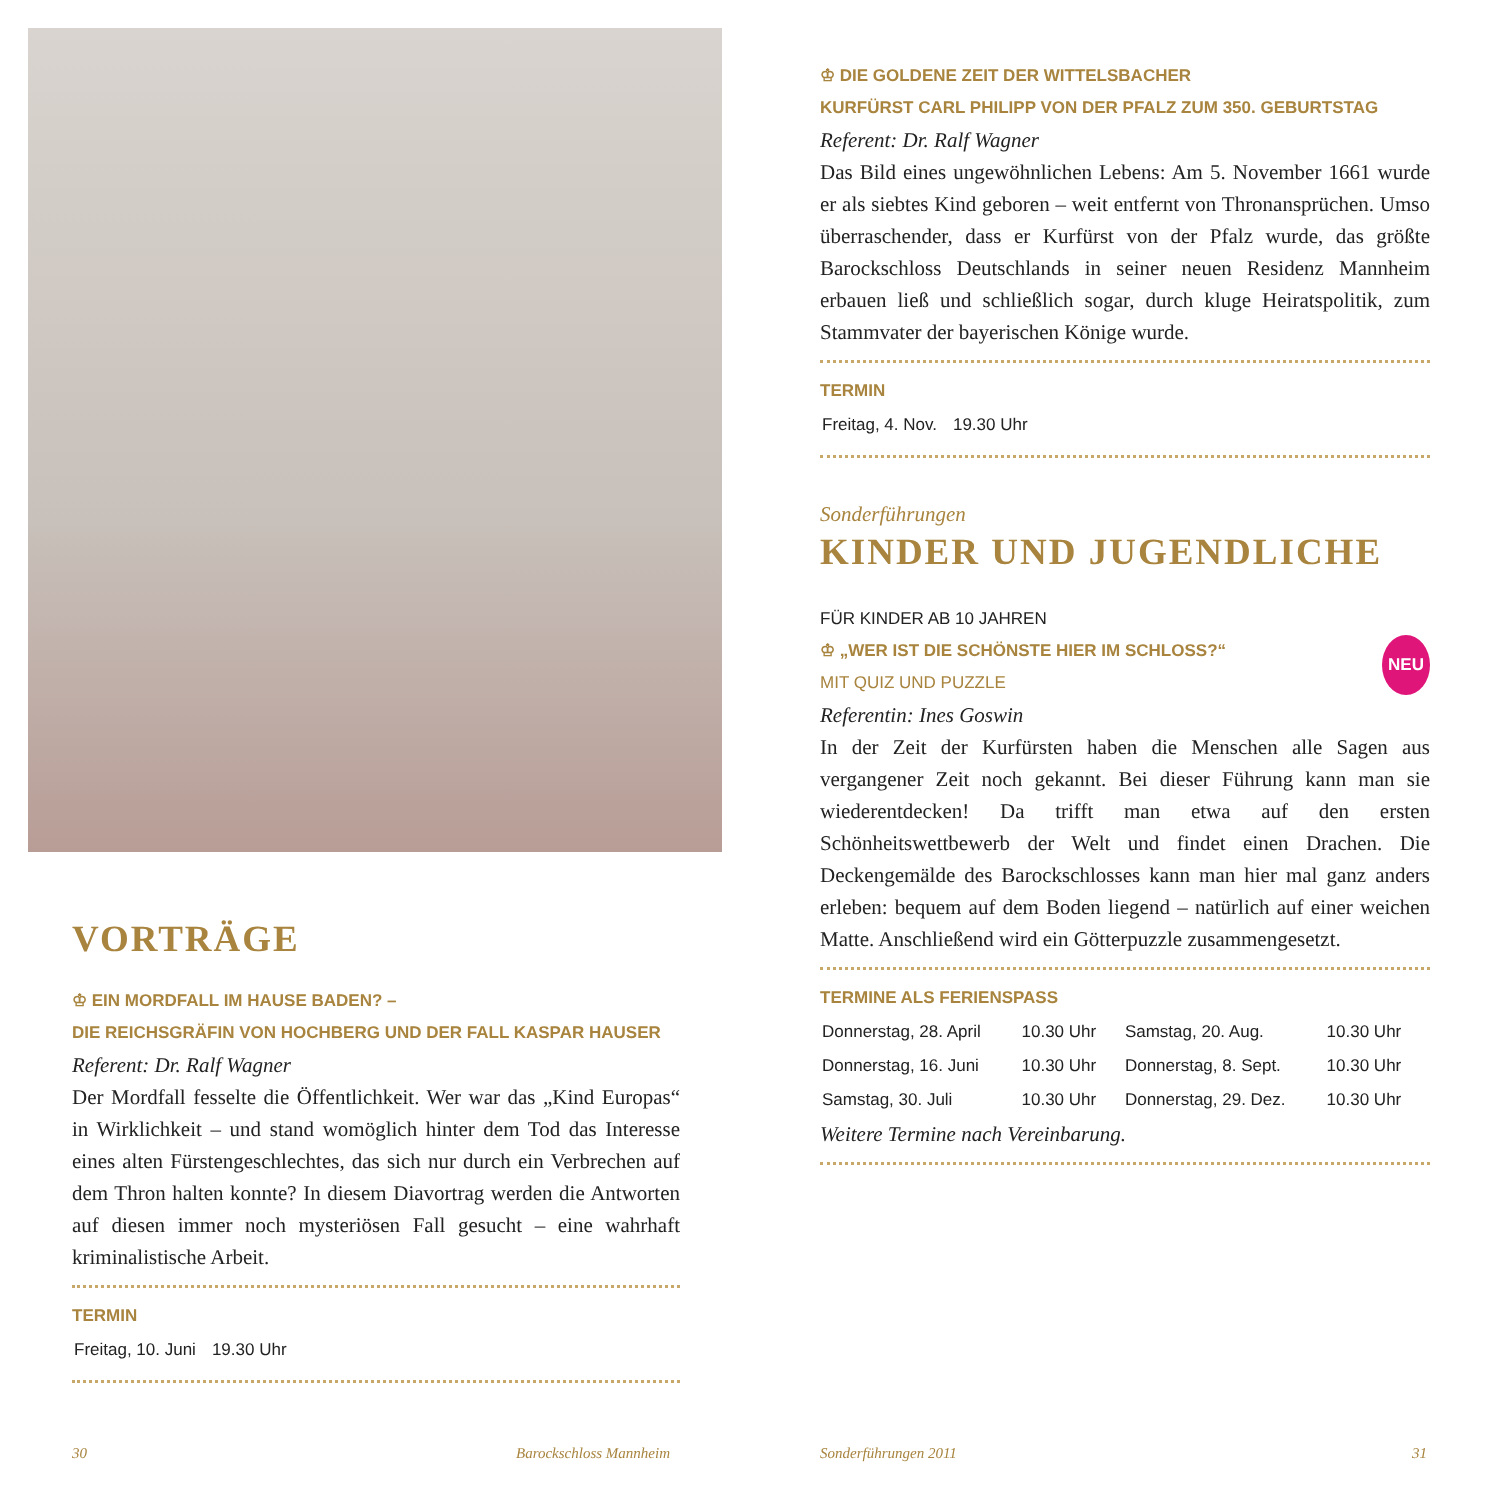VORTRÄGE
♔ EIN MORDFALL IM HAUSE BADEN? –
DIE REICHSGRÄFIN VON HOCHBERG UND DER FALL KASPAR HAUSER
Referent: Dr. Ralf Wagner
Der Mordfall fesselte die Öffentlichkeit. Wer war das „Kind Europas“ in Wirklichkeit – und stand womöglich hinter dem Tod das Interesse eines alten Fürstengeschlechtes, das sich nur durch ein Verbrechen auf dem Thron halten konnte? In diesem Diavortrag werden die Antworten auf diesen immer noch mysteriösen Fall gesucht – eine wahrhaft kriminalistische Arbeit.
TERMIN
| Freitag, 10. Juni | 19.30 Uhr |
♔ DIE GOLDENE ZEIT DER WITTELSBACHER
KURFÜRST CARL PHILIPP VON DER PFALZ ZUM 350. GEBURTSTAG
Referent: Dr. Ralf Wagner
Das Bild eines ungewöhnlichen Lebens: Am 5. November 1661 wurde er als siebtes Kind geboren – weit entfernt von Thronansprüchen. Umso überraschender, dass er Kurfürst von der Pfalz wurde, das größte Barockschloss Deutschlands in seiner neuen Residenz Mannheim erbauen ließ und schließlich sogar, durch kluge Heiratspolitik, zum Stammvater der bayerischen Könige wurde.
TERMIN
| Freitag, 4. Nov. | 19.30 Uhr |
Sonderführungen
KINDER UND JUGENDLICHE
FÜR KINDER AB 10 JAHREN
♔ „WER IST DIE SCHÖNSTE HIER IM SCHLOSS?“ NEU
MIT QUIZ UND PUZZLE
Referentin: Ines Goswin
In der Zeit der Kurfürsten haben die Menschen alle Sagen aus vergangener Zeit noch gekannt. Bei dieser Führung kann man sie wiederentdecken! Da trifft man etwa auf den ersten Schönheitswettbewerb der Welt und findet einen Drachen. Die Deckengemälde des Barockschlosses kann man hier mal ganz anders erleben: bequem auf dem Boden liegend – natürlich auf einer weichen Matte. Anschließend wird ein Götterpuzzle zusammengesetzt.
TERMINE ALS FERIENSPASS
| Donnerstag, 28. April | 10.30 Uhr | Samstag, 20. Aug. | 10.30 Uhr |
| Donnerstag, 16. Juni | 10.30 Uhr | Donnerstag, 8. Sept. | 10.30 Uhr |
| Samstag, 30. Juli | 10.30 Uhr | Donnerstag, 29. Dez. | 10.30 Uhr |
Weitere Termine nach Vereinbarung.
30 Barockschloss Mannheim Sonderführungen 2011 31